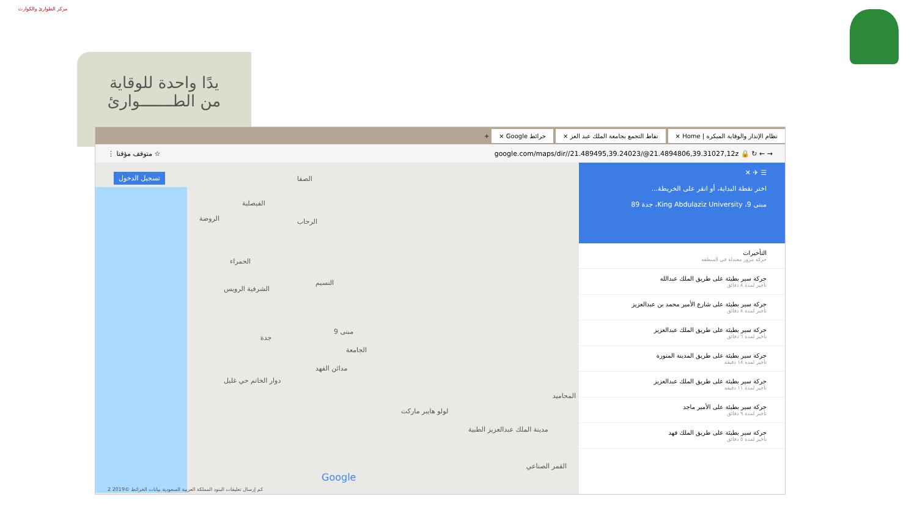مركز الطوارئ والكوارث
يدًا واحدة للوقاية
من الطـــــــوارئ
نظام الإنذار والوقاية المبكرة | Home × نقاط التجمع بجامعة الملك عبد العز × خرائط Google × +
⋮ متوقف مؤقتا ☆ google.com/maps/dir//21.489495,39.24023/@21.4894806,39.31027,12z 🔒 ↻ ← →
تسجيل الدخول الصفا
الفيصلية
الروضة الرحاب
الحمراء
النسيم
الشرفية الرويس
مبنى 9
جدة
الجامعة
مدائن الفهد
دوار الخاتم حي غليل
لولو هايبر ماركت
مدينة الملك عبدالعزيز الطبية
المحاميد
القمر الصناعي
Google
2 كم إرسال تعليقات البنود المملكة العربية السعودية بيانات الخرائط ©2019
☰ ✈ ✕
اختر نقطة البداية، أو انقر على الخريطة...
مبنى 9، King Abdulaziz University، جدة 89
التأخيرات
حركة مرور معتدلة في المنطقة
حركة سير بطيئة على طريق الملك عبدالله
تأخير لمدة ٨ دقائق
حركة سير بطيئة على شارع الأمير محمد بن عبدالعزيز
تأخير لمدة ٨ دقائق
حركة سير بطيئة على طريق الملك عبدالعزيز
تأخير لمدة ٦ دقائق
حركة سير بطيئة على طريق المدينة المنورة
تأخير لمدة ١٨ دقيقة
حركة سير بطيئة على طريق الملك عبدالعزيز
تأخير لمدة ١١ دقيقة
حركة سير بطيئة على الأمير ماجد
تأخير لمدة ٩ دقائق
حركة سير بطيئة على طريق الملك فهد
تأخير لمدة ٥ دقائق